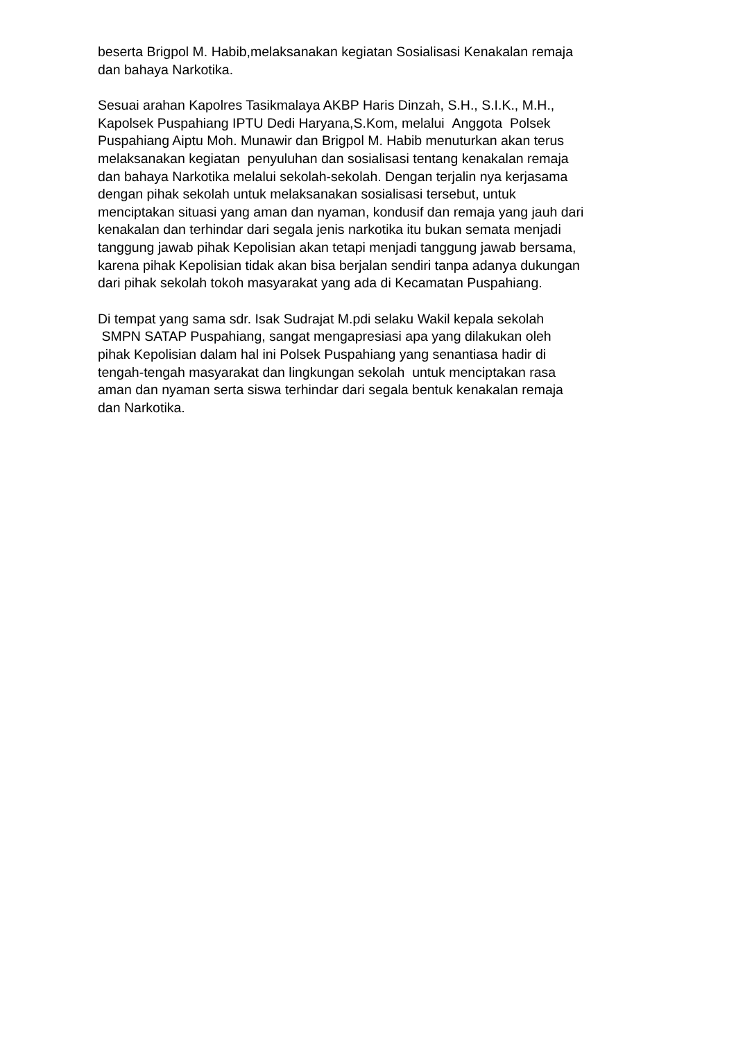beserta Brigpol M. Habib,melaksanakan kegiatan Sosialisasi Kenakalan remaja
dan bahaya Narkotika.
Sesuai arahan Kapolres Tasikmalaya AKBP Haris Dinzah, S.H., S.I.K., M.H.,
Kapolsek Puspahiang IPTU Dedi Haryana,S.Kom, melalui Anggota Polsek
Puspahiang Aiptu Moh. Munawir dan Brigpol M. Habib menuturkan akan terus
melaksanakan kegiatan penyuluhan dan sosialisasi tentang kenakalan remaja
dan bahaya Narkotika melalui sekolah-sekolah. Dengan terjalin nya kerjasama
dengan pihak sekolah untuk melaksanakan sosialisasi tersebut, untuk
menciptakan situasi yang aman dan nyaman, kondusif dan remaja yang jauh dari
kenakalan dan terhindar dari segala jenis narkotika itu bukan semata menjadi
tanggung jawab pihak Kepolisian akan tetapi menjadi tanggung jawab bersama,
karena pihak Kepolisian tidak akan bisa berjalan sendiri tanpa adanya dukungan
dari pihak sekolah tokoh masyarakat yang ada di Kecamatan Puspahiang.
Di tempat yang sama sdr. Isak Sudrajat M.pdi selaku Wakil kepala sekolah
SMPN SATAP Puspahiang, sangat mengapresiasi apa yang dilakukan oleh
pihak Kepolisian dalam hal ini Polsek Puspahiang yang senantiasa hadir di
tengah-tengah masyarakat dan lingkungan sekolah untuk menciptakan rasa
aman dan nyaman serta siswa terhindar dari segala bentuk kenakalan remaja
dan Narkotika.